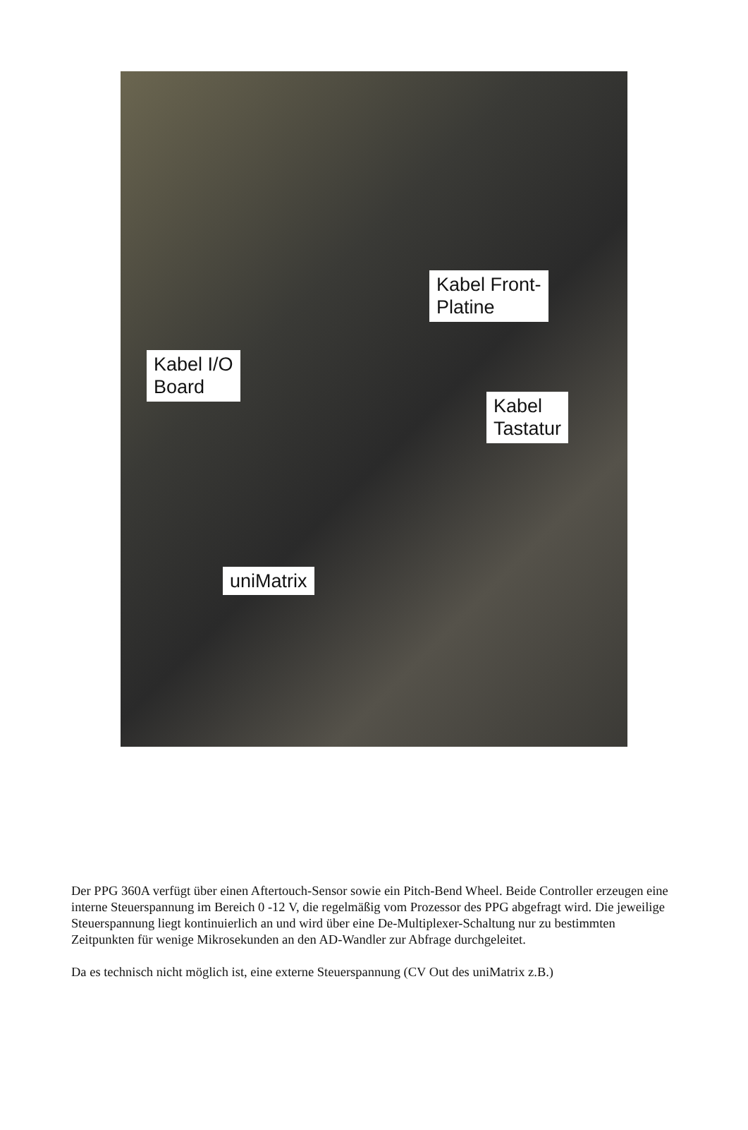Kabel Front-
Platine
Kabel I/O
Board
Kabel
Tastatur
uniMatrix
Der PPG 360A verfügt über einen Aftertouch-Sensor sowie ein Pitch-Bend Wheel. Beide Controller erzeugen eine interne Steuerspannung im Bereich 0 -12 V, die regelmäßig vom Prozessor des PPG abgefragt wird. Die jeweilige Steuerspannung liegt kontinuierlich an und wird über eine De-Multiplexer-Schaltung nur zu bestimmten Zeitpunkten für wenige Mikrosekunden an den AD-Wandler zur Abfrage durchgeleitet.
Da es technisch nicht möglich ist, eine externe Steuerspannung (CV Out des uniMatrix z.B.)